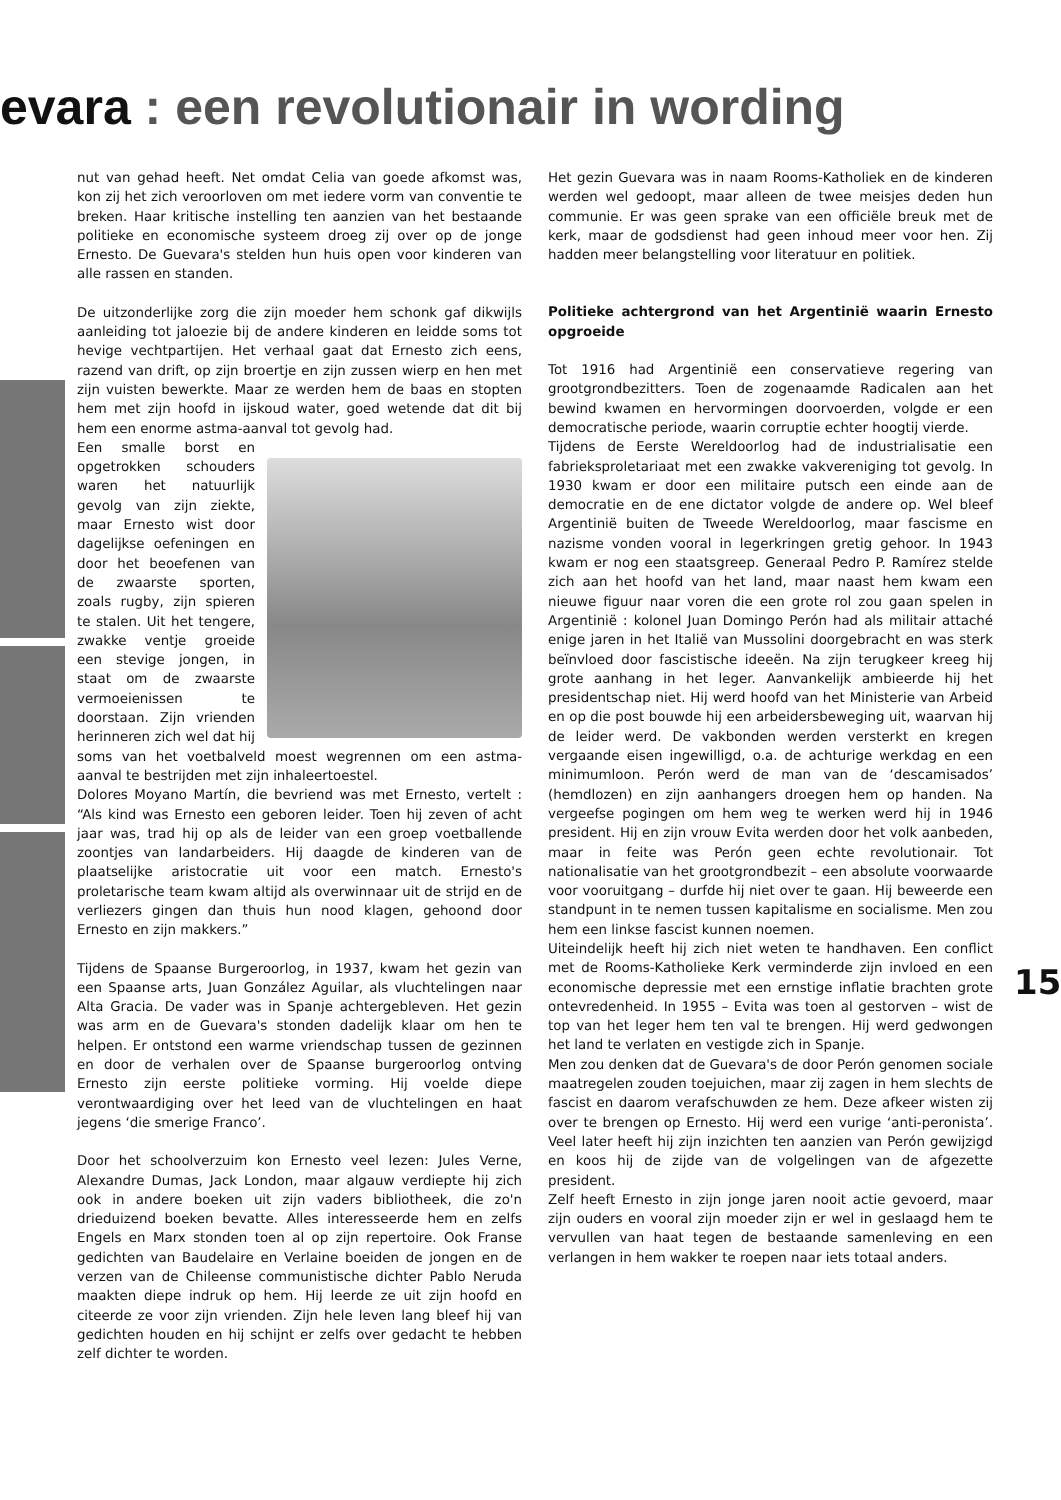evara : een revolutionair in wording
nut van gehad heeft. Net omdat Celia van goede afkomst was, kon zij het zich veroorloven om met iedere vorm van conventie te breken. Haar kritische instelling ten aanzien van het bestaande politieke en economische systeem droeg zij over op de jonge Ernesto. De Guevara's stelden hun huis open voor kinderen van alle rassen en standen.
De uitzonderlijke zorg die zijn moeder hem schonk gaf dikwijls aanleiding tot jaloezie bij de andere kinderen en leidde soms tot hevige vechtpartijen. Het verhaal gaat dat Ernesto zich eens, razend van drift, op zijn broertje en zijn zussen wierp en hen met zijn vuisten bewerkte. Maar ze werden hem de baas en stopten hem met zijn hoofd in ijskoud water, goed wetende dat dit bij hem een enorme astma-aanval tot gevolg had.
Een smalle borst en opgetrokken schouders waren het natuurlijk gevolg van zijn ziekte, maar Ernesto wist door dagelijkse oefeningen en door het beoefenen van de zwaarste sporten, zoals rugby, zijn spieren te stalen. Uit het tengere, zwakke ventje groeide een stevige jongen, in staat om de zwaarste vermoeienissen te doorstaan. Zijn vrienden herinneren zich wel dat hij soms van het voetbalveld moest wegrennen om een astma-aanval te bestrijden met zijn inhaleertoestel.
Dolores Moyano Martín, die bevriend was met Ernesto, vertelt : “Als kind was Ernesto een geboren leider. Toen hij zeven of acht jaar was, trad hij op als de leider van een groep voetballende zoontjes van landarbeiders. Hij daagde de kinderen van de plaatselijke aristocratie uit voor een match. Ernesto's proletarische team kwam altijd als overwinnaar uit de strijd en de verliezers gingen dan thuis hun nood klagen, gehoond door Ernesto en zijn makkers.”
Tijdens de Spaanse Burgeroorlog, in 1937, kwam het gezin van een Spaanse arts, Juan González Aguilar, als vluchtelingen naar Alta Gracia. De vader was in Spanje achtergebleven. Het gezin was arm en de Guevara's stonden dadelijk klaar om hen te helpen. Er ontstond een warme vriendschap tussen de gezinnen en door de verhalen over de Spaanse burgeroorlog ontving Ernesto zijn eerste politieke vorming. Hij voelde diepe verontwaardiging over het leed van de vluchtelingen en haat jegens ‘die smerige Franco’.
Door het schoolverzuim kon Ernesto veel lezen: Jules Verne, Alexandre Dumas, Jack London, maar algauw verdiepte hij zich ook in andere boeken uit zijn vaders bibliotheek, die zo'n drieduizend boeken bevatte. Alles interesseerde hem en zelfs Engels en Marx stonden toen al op zijn repertoire. Ook Franse gedichten van Baudelaire en Verlaine boeiden de jongen en de verzen van de Chileense communistische dichter Pablo Neruda maakten diepe indruk op hem. Hij leerde ze uit zijn hoofd en citeerde ze voor zijn vrienden. Zijn hele leven lang bleef hij van gedichten houden en hij schijnt er zelfs over gedacht te hebben zelf dichter te worden.
Het gezin Guevara was in naam Rooms-Katholiek en de kinderen werden wel gedoopt, maar alleen de twee meisjes deden hun communie. Er was geen sprake van een officiële breuk met de kerk, maar de godsdienst had geen inhoud meer voor hen. Zij hadden meer belangstelling voor literatuur en politiek.
Politieke achtergrond van het Argentinië waarin Ernesto opgroeide
Tot 1916 had Argentinië een conservatieve regering van grootgrondbezitters. Toen de zogenaamde Radicalen aan het bewind kwamen en hervormingen doorvoerden, volgde er een democratische periode, waarin corruptie echter hoogtij vierde.
Tijdens de Eerste Wereldoorlog had de industrialisatie een fabrieksproletariaat met een zwakke vakvereniging tot gevolg. In 1930 kwam er door een militaire putsch een einde aan de democratie en de ene dictator volgde de andere op. Wel bleef Argentinië buiten de Tweede Wereldoorlog, maar fascisme en nazisme vonden vooral in legerkringen gretig gehoor. In 1943 kwam er nog een staatsgreep. Generaal Pedro P. Ramírez stelde zich aan het hoofd van het land, maar naast hem kwam een nieuwe figuur naar voren die een grote rol zou gaan spelen in Argentinië : kolonel Juan Domingo Perón had als militair attaché enige jaren in het Italië van Mussolini doorgebracht en was sterk beïnvloed door fascistische ideeën. Na zijn terugkeer kreeg hij grote aanhang in het leger. Aanvankelijk ambieerde hij het presidentschap niet. Hij werd hoofd van het Ministerie van Arbeid en op die post bouwde hij een arbeidersbeweging uit, waarvan hij de leider werd. De vakbonden werden versterkt en kregen vergaande eisen ingewilligd, o.a. de achturige werkdag en een minimumloon. Perón werd de man van de ‘descamisados’ (hemdlozen) en zijn aanhangers droegen hem op handen. Na vergeefse pogingen om hem weg te werken werd hij in 1946 president. Hij en zijn vrouw Evita werden door het volk aanbeden, maar in feite was Perón geen echte revolutionair. Tot nationalisatie van het grootgrondbezit – een absolute voorwaarde voor vooruitgang – durfde hij niet over te gaan. Hij beweerde een standpunt in te nemen tussen kapitalisme en socialisme. Men zou hem een linkse fascist kunnen noemen.
Uiteindelijk heeft hij zich niet weten te handhaven. Een conflict met de Rooms-Katholieke Kerk verminderde zijn invloed en een economische depressie met een ernstige inflatie brachten grote ontevredenheid. In 1955 – Evita was toen al gestorven – wist de top van het leger hem ten val te brengen. Hij werd gedwongen het land te verlaten en vestigde zich in Spanje.
Men zou denken dat de Guevara's de door Perón genomen sociale maatregelen zouden toejuichen, maar zij zagen in hem slechts de fascist en daarom verafschuwden ze hem. Deze afkeer wisten zij over te brengen op Ernesto. Hij werd een vurige ‘anti-peronista’. Veel later heeft hij zijn inzichten ten aanzien van Perón gewijzigd en koos hij de zijde van de volgelingen van de afgezette president.
Zelf heeft Ernesto in zijn jonge jaren nooit actie gevoerd, maar zijn ouders en vooral zijn moeder zijn er wel in geslaagd hem te vervullen van haat tegen de bestaande samenleving en een verlangen in hem wakker te roepen naar iets totaal anders.
15